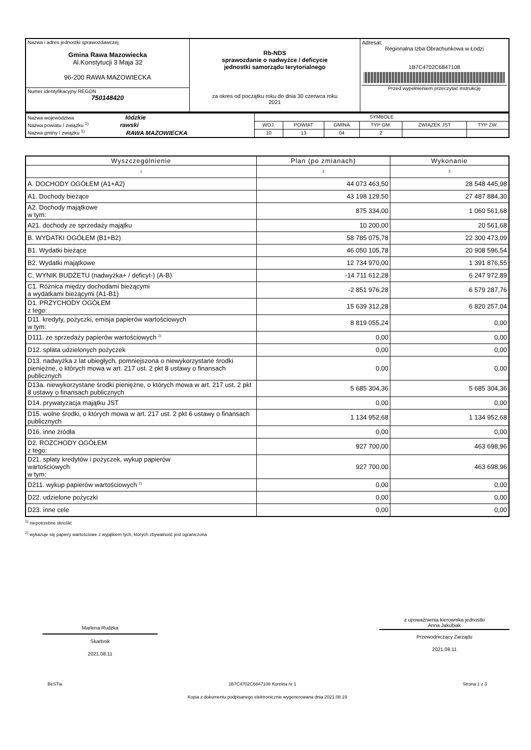| Nazwa i adres jednostki sprawozdawczej Gmina Rawa Mazowiecka Al.Konstytucji 3 Maja 32 96-200 RAWA MAZOWIECKA | Rb-NDS sprawozdanie o nadwyżce / deficycie jednostki samorządu terytorialnego za okres od początku roku do dnia 30 czerwca roku 2021 | Adresat: Regionalna Izba Obrachunkowa w Łodzi 1B7C4702C6847108 Przed wypełnieniem przeczytać instrukcję |
| Numer identyfikacyjny REGON 750148420 | | |
| Nazwa województwa łódzkie Nazwa powiatu / związku <sup>1)</sup> rawski Nazwa gminy / związku <sup>1)</sup> RAWA MAZOWIECKA | SYMBOLE | | | | | |
| | WOJ. | POWIAT | GMINA | TYP GM. | ZWIĄZEK JST | TYP ZW. |
| | 10 | 13 | 04 | 2 | | |
| Wyszczególnienie | Plan (po zmianach) | Wykonanie |
| --- | --- | --- |
| 1 | 2 | 3 |
| A. DOCHODY OGÓŁEM (A1+A2) | 44 073 463,50 | 28 548 445,98 |
| A1. Dochody bieżące | 43 198 129,50 | 27 487 884,30 |
| A2. Dochody majątkowe w tym: | 875 334,00 | 1 060 561,68 |
| A21. dochody ze sprzedaży majątku | 10 200,00 | 20 561,68 |
| B. WYDATKI OGÓŁEM (B1+B2) | 58 785 075,78 | 22 300 473,09 |
| B1. Wydatki bieżące | 46 050 105,78 | 20 908 596,54 |
| B2. Wydatki majątkowe | 12 734 970,00 | 1 391 876,55 |
| C. WYNIK BUDŻETU (nadwyżka+ / deficyt-) (A-B) | -14 711 612,28 | 6 247 972,89 |
| C1. Różnica między dochodami bieżącymi a wydatkami bieżącymi (A1-B1) | -2 851 976,28 | 6 579 287,76 |
| D1. PRZYCHODY OGÓŁEM z tego: | 15 639 312,28 | 6 820 257,04 |
| D11. kredyty, pożyczki, emisja papierów wartościowych w tym: | 8 819 055,24 | 0,00 |
| D111. ze sprzedaży papierów wartościowych <sup>2)</sup> | 0,00 | 0,00 |
| D12. spłata udzielonych pożyczek | 0,00 | 0,00 |
| D13. nadwyżka z lat ubiegłych, pomniejszona o niewykorzystane środki pieniężne, o których mowa w art. 217 ust. 2 pkt 8 ustawy o finansach publicznych | 0,00 | 0,00 |
| D13a. niewykorzystane środki pieniężne, o których mowa w art. 217 ust. 2 pkt 8 ustawy o finansach publicznych | 5 685 304,36 | 5 685 304,36 |
| D14. prywatyzacja majątku JST | 0,00 | 0,00 |
| D15. wolne środki, o których mowa w art. 217 ust. 2 pkt 6 ustawy o finansach publicznych | 1 134 952,68 | 1 134 952,68 |
| D16. inne źródła | 0,00 | 0,00 |
| D2. ROZCHODY OGÓŁEM z tego: | 927 700,00 | 463 698,96 |
| D21. spłaty kredytów i pożyczek, wykup papierów wartościowych w tym: | 927 700,00 | 463 698,96 |
| D211. wykup papierów wartościowych <sup>2)</sup> | 0,00 | 0,00 |
| D22. udzielone pożyczki | 0,00 | 0,00 |
| D23. inne cele | 0,00 | 0,00 |
<sup>1)</sup> niepotrzebne skreślić
<sup>2)</sup> wykazuje się papiery wartościowe z wyjątkiem tych, których zbywalność jest ograniczona
Marlena Rudzka
Skarbnik
2021.08.11
z upoważnienia kierownika jednostki
Anna Jakubiak
Przewodniczący Zarządu
2021.08.11
BeSTia 1B7C4702C6847108 Korekta nr 1 Strona 1 z 3
Kopia z dokumentu podpisanego elektronicznie wygenerowana dnia 2021.08.19